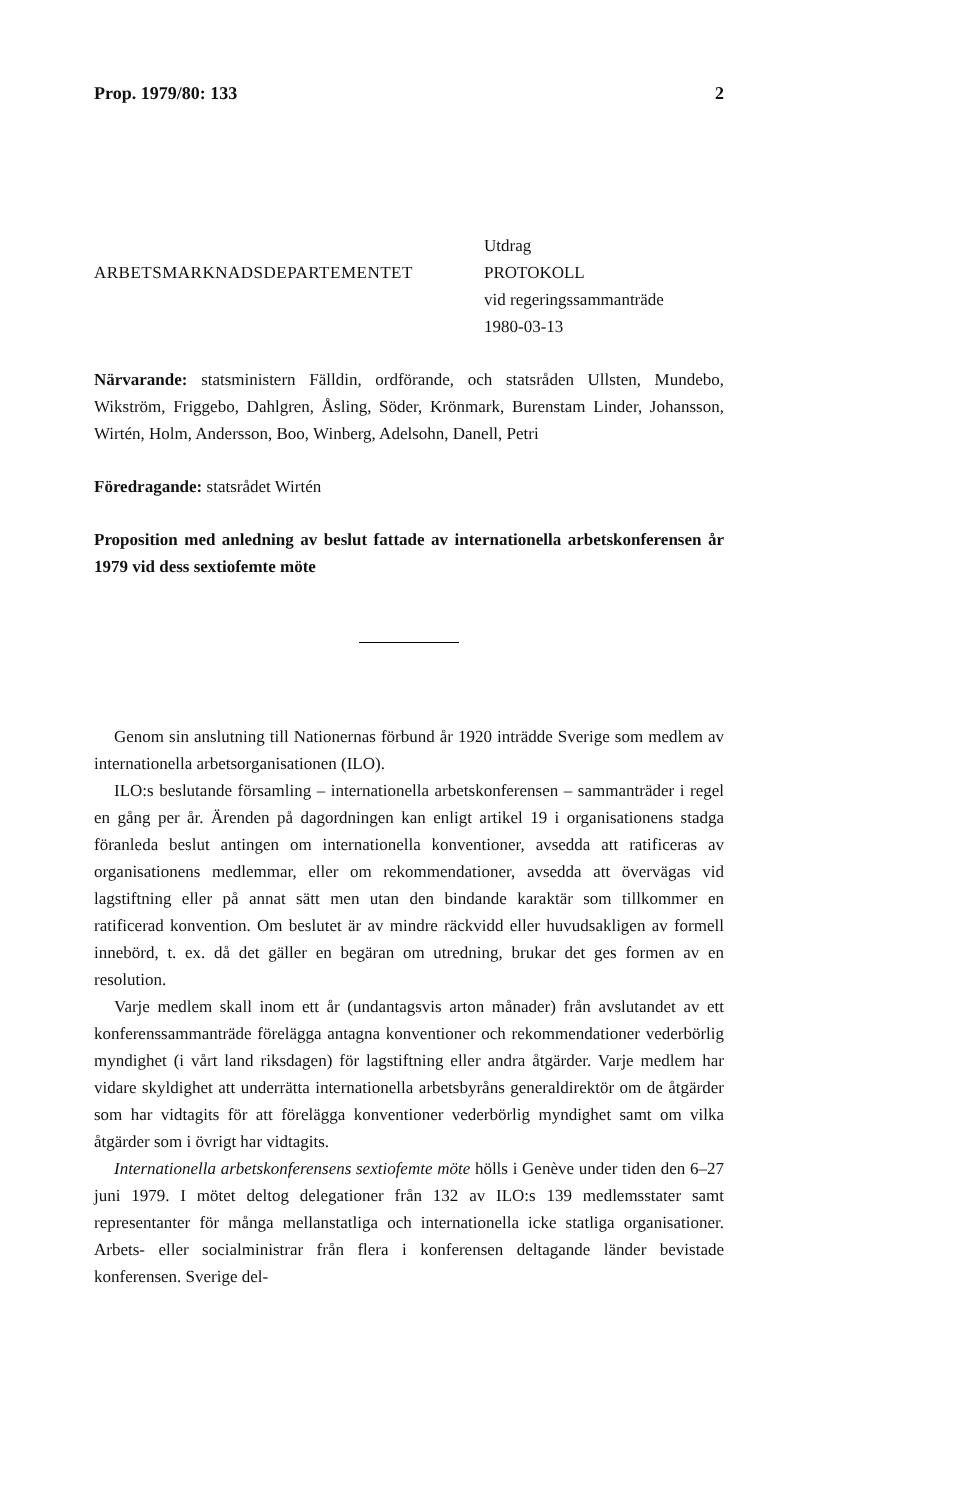Prop. 1979/80: 133 2
ARBETSMARKNADSDEPARTEMENTET
Utdrag
PROTOKOLL
vid regeringssammanträde
1980-03-13
Närvarande: statsministern Fälldin, ordförande, och statsråden Ullsten, Mundebo, Wikström, Friggebo, Dahlgren, Åsling, Söder, Krönmark, Burenstam Linder, Johansson, Wirtén, Holm, Andersson, Boo, Winberg, Adelsohn, Danell, Petri
Föredragande: statsrådet Wirtén
Proposition med anledning av beslut fattade av internationella arbetskonferensen år 1979 vid dess sextiofemte möte
Genom sin anslutning till Nationernas förbund år 1920 inträdde Sverige som medlem av internationella arbetsorganisationen (ILO).
ILO:s beslutande församling – internationella arbetskonferensen – sammanträder i regel en gång per år. Ärenden på dagordningen kan enligt artikel 19 i organisationens stadga föranleda beslut antingen om internationella konventioner, avsedda att ratificeras av organisationens medlemmar, eller om rekommendationer, avsedda att övervägas vid lagstiftning eller på annat sätt men utan den bindande karaktär som tillkommer en ratificerad konvention. Om beslutet är av mindre räckvidd eller huvudsakligen av formell innebörd, t. ex. då det gäller en begäran om utredning, brukar det ges formen av en resolution.
Varje medlem skall inom ett år (undantagsvis arton månader) från avslutandet av ett konferenssammanträde förelägga antagna konventioner och rekommendationer vederbörlig myndighet (i vårt land riksdagen) för lagstiftning eller andra åtgärder. Varje medlem har vidare skyldighet att underrätta internationella arbetsbyråns generaldirektör om de åtgärder som har vidtagits för att förelägga konventioner vederbörlig myndighet samt om vilka åtgärder som i övrigt har vidtagits.
Internationella arbetskonferensens sextiofemte möte hölls i Genève under tiden den 6–27 juni 1979. I mötet deltog delegationer från 132 av ILO:s 139 medlemsstater samt representanter för många mellanstatliga och internationella icke statliga organisationer. Arbets- eller socialministrar från flera i konferensen deltagande länder bevistade konferensen. Sverige del-